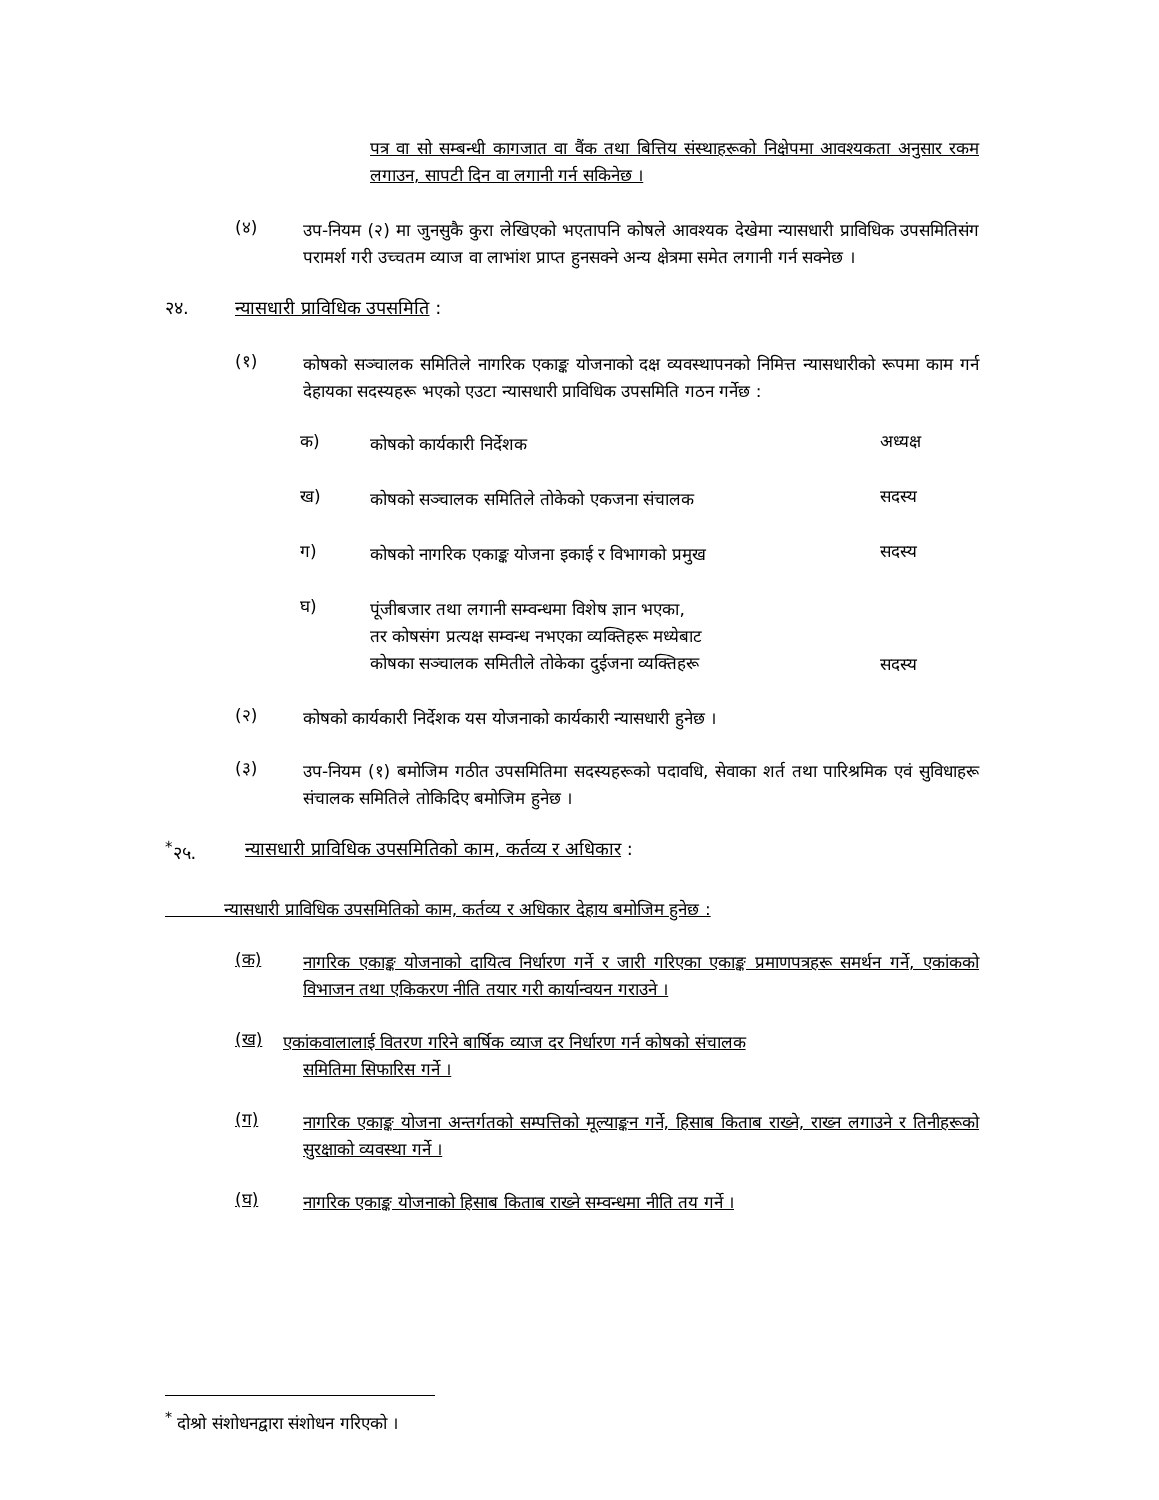पत्र वा सो सम्बन्धी कागजात वा वैंक तथा बित्तिय संस्थाहरूको निक्षेपमा आवश्यकता अनुसार रकम लगाउन, सापटी दिन वा लगानी गर्न सकिनेछ ।
(४)
उप-नियम (२) मा जुनसुकै कुरा लेखिएको भएतापनि कोषले आवश्यक देखेमा न्यासधारी प्राविधिक उपसमितिसंग परामर्श गरी उच्चतम व्याज वा लाभांश प्राप्त हुनसक्ने अन्य क्षेत्रमा समेत लगानी गर्न सक्नेछ ।
२४. न्यासधारी प्राविधिक उपसमिति :
(१)
कोषको सञ्चालक समितिले नागरिक एकाङ्क योजनाको दक्ष व्यवस्थापनको निमित्त न्यासधारीको रूपमा काम गर्न देहायका सदस्यहरू भएको एउटा न्यासधारी प्राविधिक उपसमिति गठन गर्नेछ :
क) कोषको कार्यकारी निर्देशक अध्यक्ष
ख) कोषको सञ्चालक समितिले तोकेको एकजना संचालक सदस्य
ग) कोषको नागरिक एकाङ्क योजना इकाई र विभागको प्रमुख सदस्य
घ) पूंजीबजार तथा लगानी सम्वन्धमा विशेष ज्ञान भएका,
तर कोषसंग प्रत्यक्ष सम्वन्ध नभएका व्यक्तिहरू मध्येबाट
कोषका सञ्चालक समितीले तोकेका दुईजना व्यक्तिहरू सदस्य
(२)
कोषको कार्यकारी निर्देशक यस योजनाको कार्यकारी न्यासधारी हुनेछ ।
(३)
उप-नियम (१) बमोजिम गठीत उपसमितिमा सदस्यहरूको पदावधि, सेवाका शर्त तथा पारिश्रमिक एवं सुविधाहरू संचालक समितिले तोकिदिए बमोजिम हुनेछ ।
<sup>*</sup> २५. न्यासधारी प्राविधिक उपसमितिको काम, कर्तव्य र अधिकार :
न्यासधारी प्राविधिक उपसमितिको काम, कर्तव्य र अधिकार देहाय बमोजिम हुनेछ :
(क)
नागरिक एकाङ्क योजनाको दायित्व निर्धारण गर्ने र जारी गरिएका एकाङ्क प्रमाणपत्रहरू समर्थन गर्ने, एकांकको विभाजन तथा एकिकरण नीति तयार गरी कार्यान्वयन गराउने ।
(ख)
एकांकवालालाई वितरण गरिने बार्षिक व्याज दर निर्धारण गर्न कोषको संचालक
समितिमा सिफारिस गर्ने ।
(ग)
नागरिक एकाङ्क योजना अन्तर्गतको सम्पत्तिको मूल्याङ्कन गर्ने, हिसाब किताब राख्ने, राख्न लगाउने र तिनीहरूको सुरक्षाको व्यवस्था गर्ने ।
(घ)
नागरिक एकाङ्क योजनाको हिसाब किताब राख्ने सम्वन्धमा नीति तय गर्ने ।
<sup>*</sup> दोश्रो संशोधनद्वारा संशोधन गरिएको ।